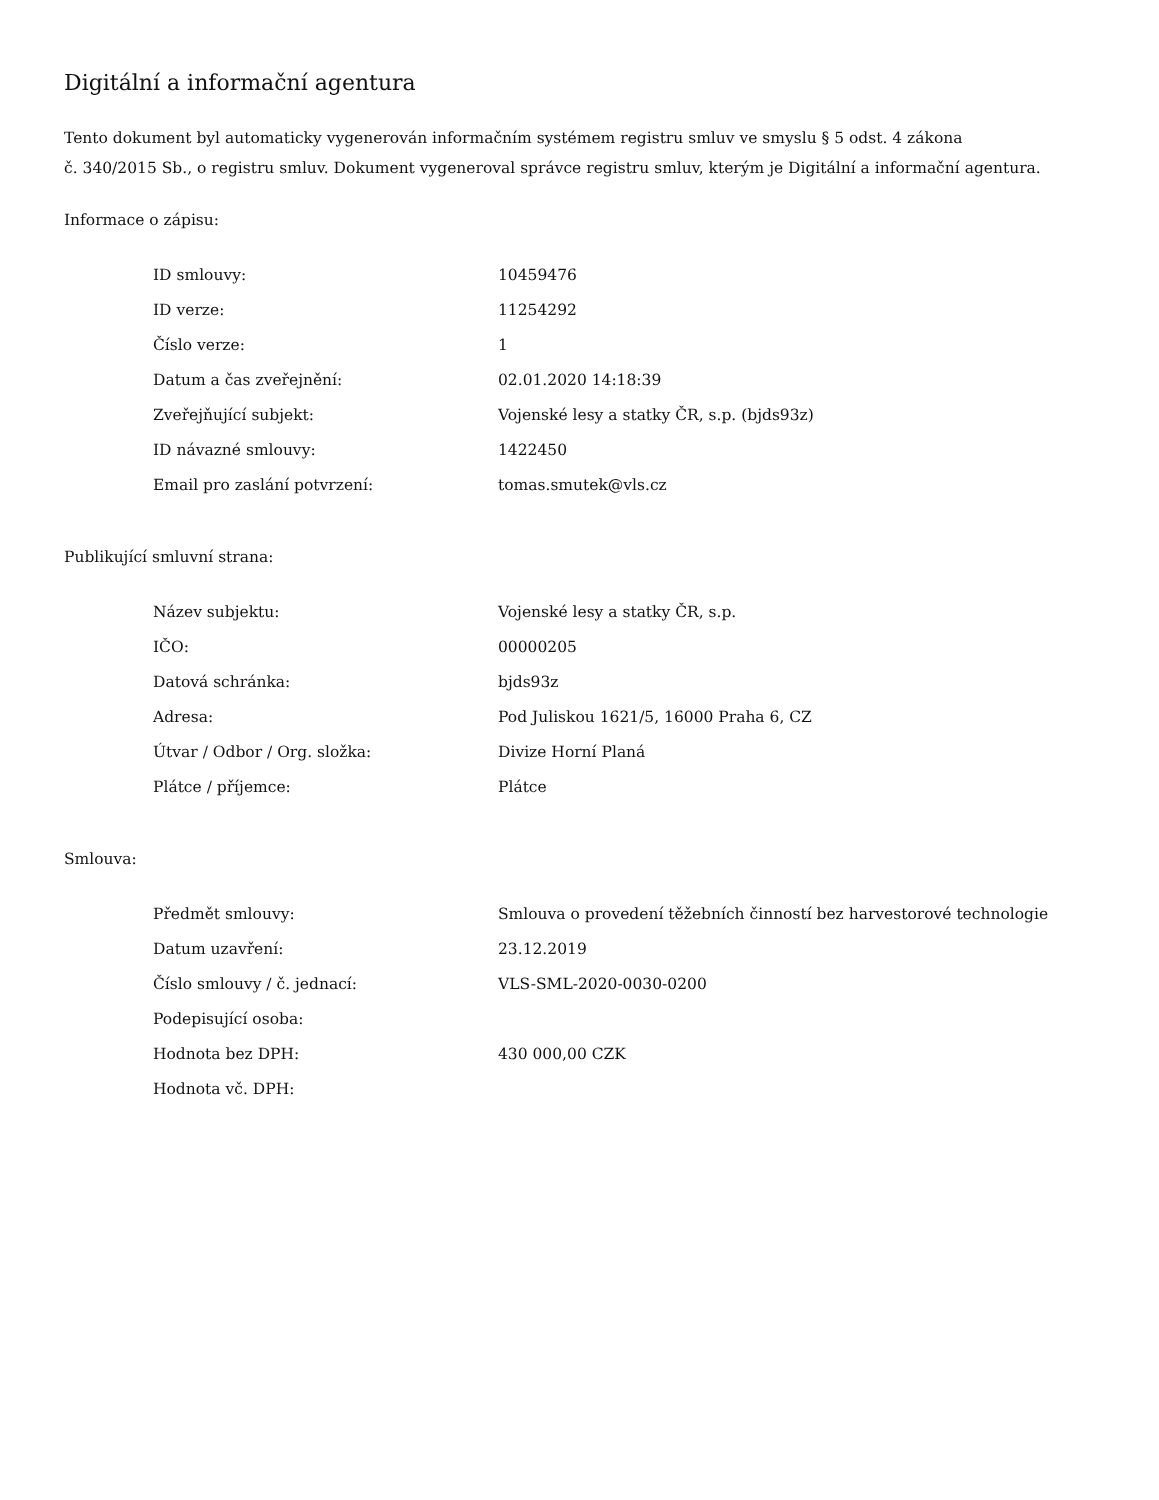Digitální a informační agentura
Tento dokument byl automaticky vygenerován informačním systémem registru smluv ve smyslu § 5 odst. 4 zákona
č. 340/2015 Sb., o registru smluv. Dokument vygeneroval správce registru smluv, kterým je Digitální a informační agentura.
Informace o zápisu:
| ID smlouvy: | 10459476 |
| ID verze: | 11254292 |
| Číslo verze: | 1 |
| Datum a čas zveřejnění: | 02.01.2020 14:18:39 |
| Zveřejňující subjekt: | Vojenské lesy a statky ČR, s.p. (bjds93z) |
| ID návazné smlouvy: | 1422450 |
| Email pro zaslání potvrzení: | tomas.smutek@vls.cz |
Publikující smluvní strana:
| Název subjektu: | Vojenské lesy a statky ČR, s.p. |
| IČO: | 00000205 |
| Datová schránka: | bjds93z |
| Adresa: | Pod Juliskou 1621/5, 16000 Praha 6, CZ |
| Útvar / Odbor / Org. složka: | Divize Horní Planá |
| Plátce / příjemce: | Plátce |
Smlouva:
| Předmět smlouvy: | Smlouva o provedení těžebních činností bez harvestorové technologie |
| Datum uzavření: | 23.12.2019 |
| Číslo smlouvy / č. jednací: | VLS-SML-2020-0030-0200 |
| Podepisující osoba: | |
| Hodnota bez DPH: | 430 000,00 CZK |
| Hodnota vč. DPH: | |